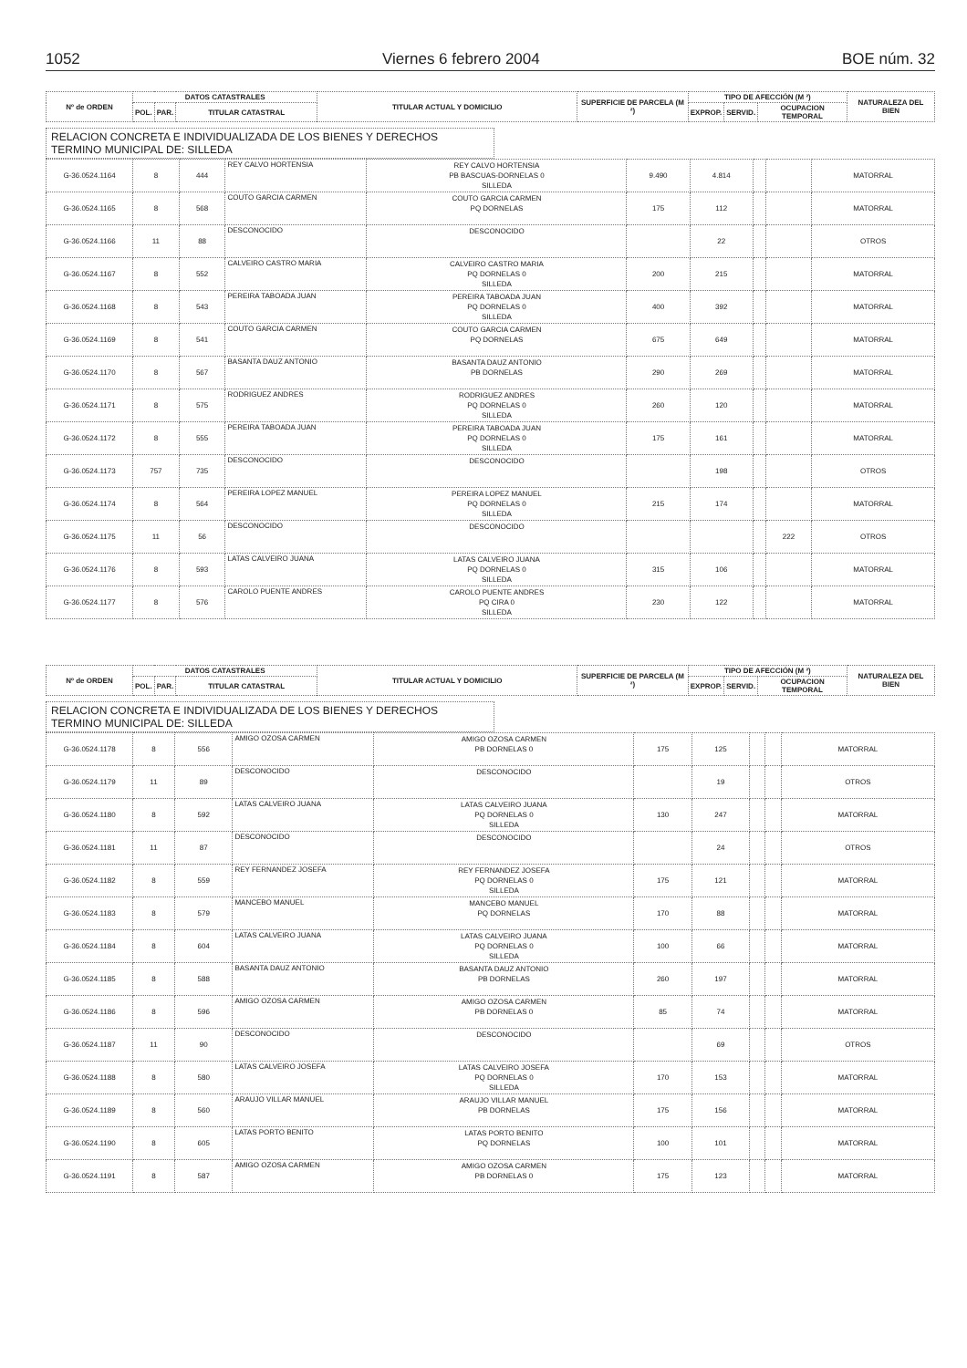1052 Viernes 6 febrero 2004 BOE núm. 32
| Nº de ORDEN | DATOS CATASTRALES | | | TITULAR ACTUAL Y DOMICILIO | SUPERFICIE DE PARCELA (M ²) | TIPO DE AFECCIÓN (M ²) | | | NATURALEZA DEL BIEN |
| --- | --- | --- | --- | --- | --- | --- | --- | --- | --- |
| | POL. | PAR. | TITULAR CATASTRAL | | | EXPROP. | SERVID. | OCUPACION TEMPORAL | |
RELACION CONCRETA E INDIVIDUALIZADA DE LOS BIENES Y DERECHOS
TERMINO MUNICIPAL DE: SILLEDA
| G-36.0524.1164 | 8 | 444 | REY CALVO HORTENSIA | REY CALVO HORTENSIA PB BASCUAS-DORNELAS 0 SILLEDA | 9.490 | 4.814 | | | MATORRAL |
| G-36.0524.1165 | 8 | 568 | COUTO GARCIA CARMEN | COUTO GARCIA CARMEN PQ DORNELAS | 175 | 112 | | | MATORRAL |
| G-36.0524.1166 | 11 | 88 | DESCONOCIDO | DESCONOCIDO | | 22 | | | OTROS |
| G-36.0524.1167 | 8 | 552 | CALVEIRO CASTRO MARIA | CALVEIRO CASTRO MARIA PQ DORNELAS 0 SILLEDA | 200 | 215 | | | MATORRAL |
| G-36.0524.1168 | 8 | 543 | PEREIRA TABOADA JUAN | PEREIRA TABOADA JUAN PQ DORNELAS 0 SILLEDA | 400 | 392 | | | MATORRAL |
| G-36.0524.1169 | 8 | 541 | COUTO GARCIA CARMEN | COUTO GARCIA CARMEN PQ DORNELAS | 675 | 649 | | | MATORRAL |
| G-36.0524.1170 | 8 | 567 | BASANTA DAUZ ANTONIO | BASANTA DAUZ ANTONIO PB DORNELAS | 290 | 269 | | | MATORRAL |
| G-36.0524.1171 | 8 | 575 | RODRIGUEZ ANDRES | RODRIGUEZ ANDRES PQ DORNELAS 0 SILLEDA | 260 | 120 | | | MATORRAL |
| G-36.0524.1172 | 8 | 555 | PEREIRA TABOADA JUAN | PEREIRA TABOADA JUAN PQ DORNELAS 0 SILLEDA | 175 | 161 | | | MATORRAL |
| G-36.0524.1173 | 757 | 735 | DESCONOCIDO | DESCONOCIDO | | 198 | | | OTROS |
| G-36.0524.1174 | 8 | 564 | PEREIRA LOPEZ MANUEL | PEREIRA LOPEZ MANUEL PQ DORNELAS 0 SILLEDA | 215 | 174 | | | MATORRAL |
| G-36.0524.1175 | 11 | 56 | DESCONOCIDO | DESCONOCIDO | | | | 222 | OTROS |
| G-36.0524.1176 | 8 | 593 | LATAS CALVEIRO JUANA | LATAS CALVEIRO JUANA PQ DORNELAS 0 SILLEDA | 315 | 106 | | | MATORRAL |
| G-36.0524.1177 | 8 | 576 | CAROLO PUENTE ANDRES | CAROLO PUENTE ANDRES PQ CIRA 0 SILLEDA | 230 | 122 | | | MATORRAL |
| Nº de ORDEN | DATOS CATASTRALES | | | TITULAR ACTUAL Y DOMICILIO | SUPERFICIE DE PARCELA (M ²) | TIPO DE AFECCIÓN (M ²) | | | NATURALEZA DEL BIEN |
| --- | --- | --- | --- | --- | --- | --- | --- | --- | --- |
| | POL. | PAR. | TITULAR CATASTRAL | | | EXPROP. | SERVID. | OCUPACION TEMPORAL | |
RELACION CONCRETA E INDIVIDUALIZADA DE LOS BIENES Y DERECHOS
TERMINO MUNICIPAL DE: SILLEDA
| G-36.0524.1178 | 8 | 556 | AMIGO OZOSA CARMEN | AMIGO OZOSA CARMEN PB DORNELAS 0 | 175 | 125 | | | MATORRAL |
| G-36.0524.1179 | 11 | 89 | DESCONOCIDO | DESCONOCIDO | | 19 | | | OTROS |
| G-36.0524.1180 | 8 | 592 | LATAS CALVEIRO JUANA | LATAS CALVEIRO JUANA PQ DORNELAS 0 SILLEDA | 130 | 247 | | | MATORRAL |
| G-36.0524.1181 | 11 | 87 | DESCONOCIDO | DESCONOCIDO | | 24 | | | OTROS |
| G-36.0524.1182 | 8 | 559 | REY FERNANDEZ JOSEFA | REY FERNANDEZ JOSEFA PQ DORNELAS 0 SILLEDA | 175 | 121 | | | MATORRAL |
| G-36.0524.1183 | 8 | 579 | MANCEBO MANUEL | MANCEBO MANUEL PQ DORNELAS | 170 | 88 | | | MATORRAL |
| G-36.0524.1184 | 8 | 604 | LATAS CALVEIRO JUANA | LATAS CALVEIRO JUANA PQ DORNELAS 0 SILLEDA | 100 | 66 | | | MATORRAL |
| G-36.0524.1185 | 8 | 588 | BASANTA DAUZ ANTONIO | BASANTA DAUZ ANTONIO PB DORNELAS | 260 | 197 | | | MATORRAL |
| G-36.0524.1186 | 8 | 596 | AMIGO OZOSA CARMEN | AMIGO OZOSA CARMEN PB DORNELAS 0 | 85 | 74 | | | MATORRAL |
| G-36.0524.1187 | 11 | 90 | DESCONOCIDO | DESCONOCIDO | | 69 | | | OTROS |
| G-36.0524.1188 | 8 | 580 | LATAS CALVEIRO JOSEFA | LATAS CALVEIRO JOSEFA PQ DORNELAS 0 SILLEDA | 170 | 153 | | | MATORRAL |
| G-36.0524.1189 | 8 | 560 | ARAUJO VILLAR MANUEL | ARAUJO VILLAR MANUEL PB DORNELAS | 175 | 156 | | | MATORRAL |
| G-36.0524.1190 | 8 | 605 | LATAS PORTO BENITO | LATAS PORTO BENITO PQ DORNELAS | 100 | 101 | | | MATORRAL |
| G-36.0524.1191 | 8 | 587 | AMIGO OZOSA CARMEN | AMIGO OZOSA CARMEN PB DORNELAS 0 | 175 | 123 | | | MATORRAL |